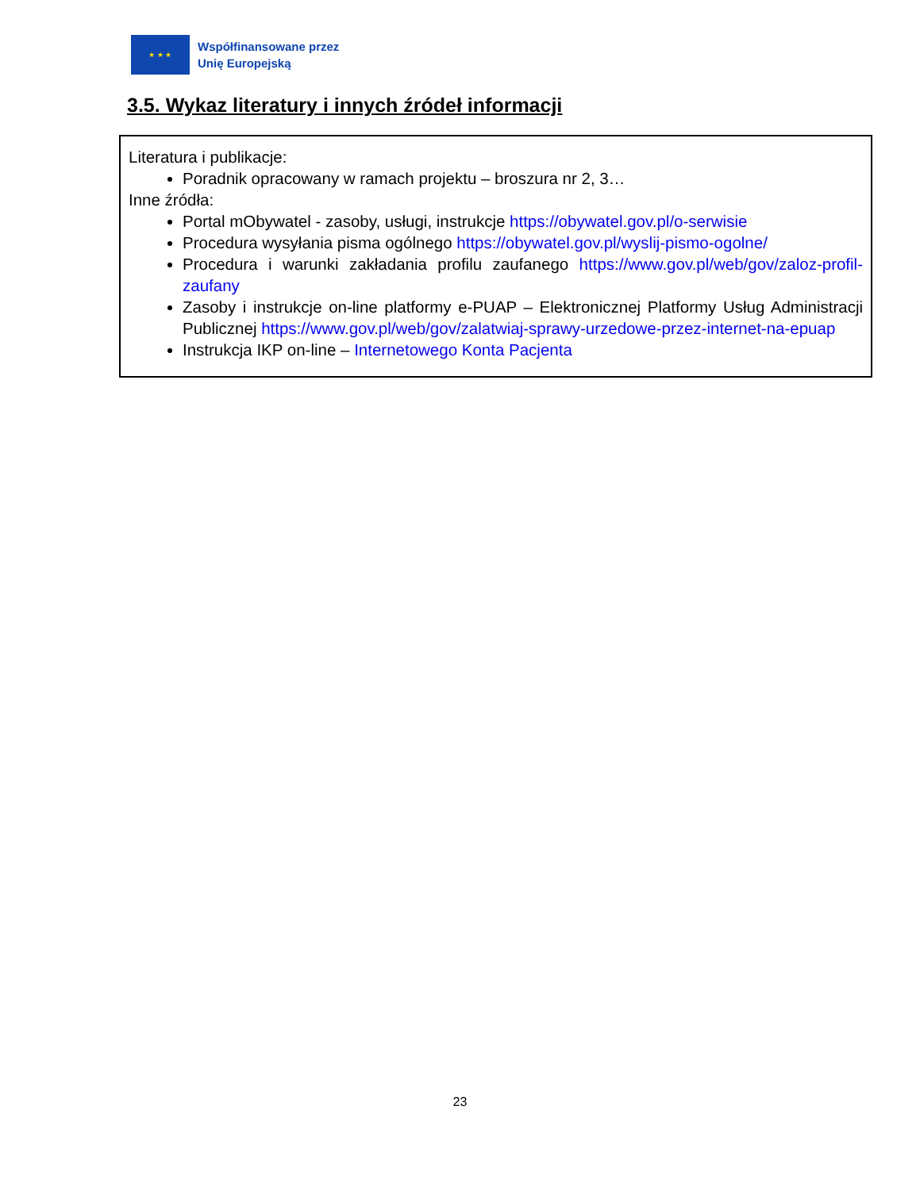★ ★ ★
Współfinansowane przez
Unię Europejską
3.5. Wykaz literatury i innych źródeł informacji
Literatura i publikacje:
Poradnik opracowany w ramach projektu – broszura nr 2, 3…
Inne źródła:
Portal mObywatel - zasoby, usługi, instrukcje https://obywatel.gov.pl/o-serwisie
Procedura wysyłania pisma ogólnego https://obywatel.gov.pl/wyslij-pismo-ogolne/
Procedura i warunki zakładania profilu zaufanego https://www.gov.pl/web/gov/zaloz-profil-zaufany
Zasoby i instrukcje on-line platformy e-PUAP – Elektronicznej Platformy Usług Administracji Publicznej https://www.gov.pl/web/gov/zalatwiaj-sprawy-urzedowe-przez-internet-na-epuap
Instrukcja IKP on-line – Internetowego Konta Pacjenta
23